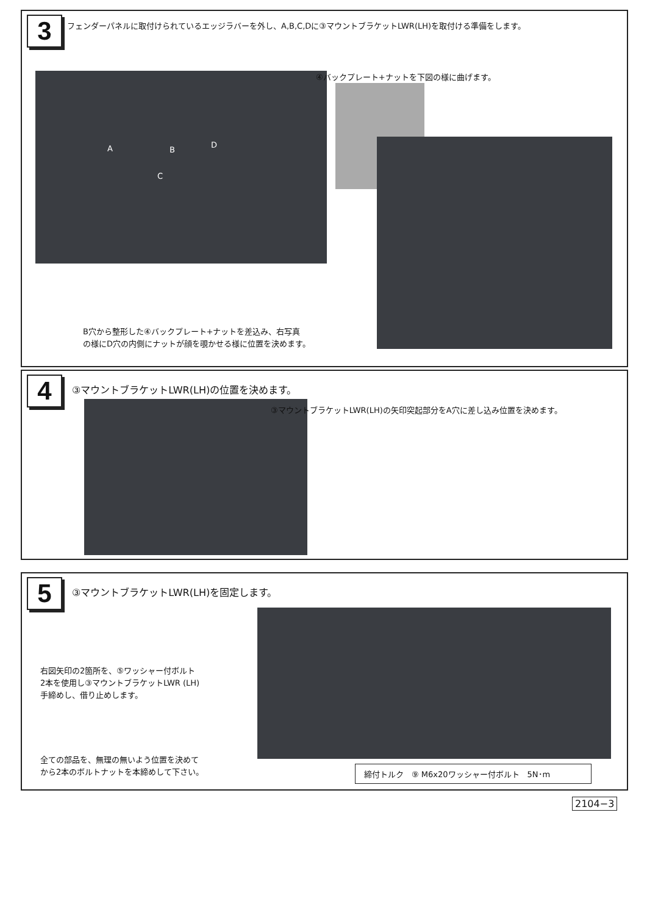3
フェンダーパネルに取付けられているエッジラバーを外し、A,B,C,Dに③マウントブラケットLWR(LH)を取付ける準備をします。
A B
C
D
④バックプレート+ナットを下図の様に曲げます。
B穴から整形した④バックプレート+ナットを差込み、右写真
の様にD穴の内側にナットが顔を覗かせる様に位置を決めます。
4
③マウントブラケットLWR(LH)の位置を決めます。
③マウントブラケットLWR(LH)の矢印突起部分をA穴に差し込み位置を決めます。
5
③マウントブラケットLWR(LH)を固定します。
右図矢印の2箇所を、⑤ワッシャー付ボルト
2本を使用し③マウントブラケットLWR (LH)
手締めし、借り止めします。
全ての部品を、無理の無いよう位置を決めて
から2本のボルトナットを本締めして下さい。
締付トルク　⑨ M6x20ワッシャー付ボルト　5N･m
2104−3